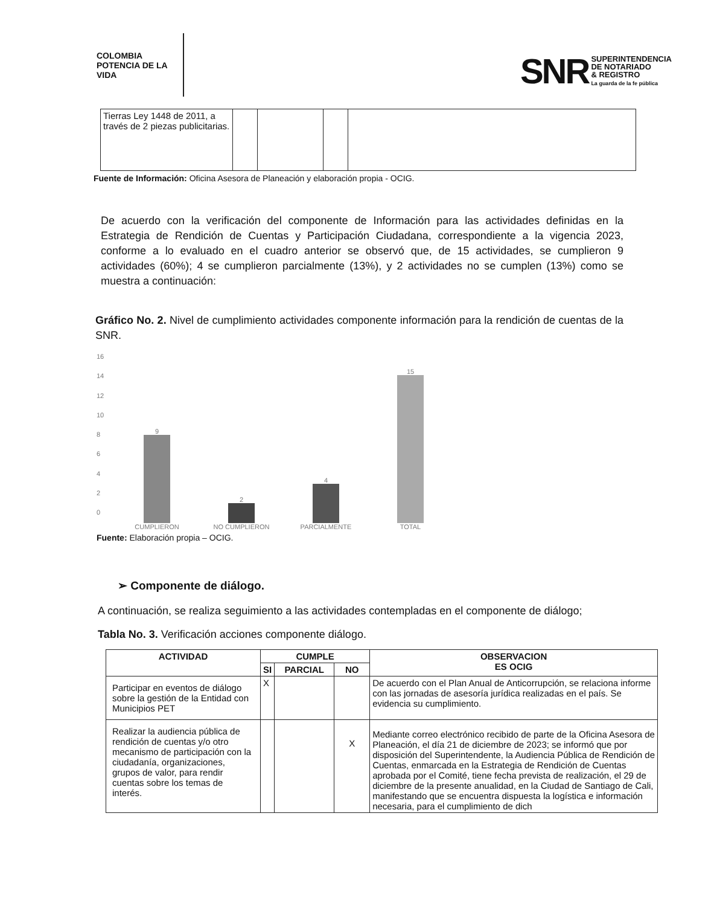COLOMBIA
POTENCIA DE LA
VIDA
SNR
SUPERINTENDENCIA
DE NOTARIADO
& REGISTRO
La guarda de la fe pública
| Tierras Ley 1448 de 2011, a través de 2 piezas publicitarias. | | | | |
Fuente de Información: Oficina Asesora de Planeación y elaboración propia - OCIG.
De acuerdo con la verificación del componente de Información para las actividades definidas en la Estrategia de Rendición de Cuentas y Participación Ciudadana, correspondiente a la vigencia 2023, conforme a lo evaluado en el cuadro anterior se observó que, de 15 actividades, se cumplieron 9 actividades (60%); 4 se cumplieron parcialmente (13%), y 2 actividades no se cumplen (13%) como se muestra a continuación:
Gráfico No. 2. Nivel de cumplimiento actividades componente información para la rendición de cuentas de la SNR.
16
14
12
10
86420
9
CUMPLIERON
2
NO CUMPLIERON
4
PARCIALMENTE
15
TOTAL
Fuente: Elaboración propia – OCIG.
➢ Componente de diálogo.
A continuación, se realiza seguimiento a las actividades contempladas en el componente de diálogo;
Tabla No. 3. Verificación acciones componente diálogo.
| ACTIVIDAD | CUMPLE | | | OBSERVACION ES OCIG |
| --- | --- | --- | --- | --- |
| | SI | PARCIAL | NO | |
| Participar en eventos de diálogo sobre la gestión de la Entidad con Municipios PET | X | | | De acuerdo con el Plan Anual de Anticorrupción, se relaciona informe con las jornadas de asesoría jurídica realizadas en el país. Se evidencia su cumplimiento. |
| Realizar la audiencia pública de rendición de cuentas y/o otro mecanismo de participación con la ciudadanía, organizaciones, grupos de valor, para rendir cuentas sobre los temas de interés. | | | X | Mediante correo electrónico recibido de parte de la Oficina Asesora de Planeación, el día 21 de diciembre de 2023; se informó que por disposición del Superintendente, la Audiencia Pública de Rendición de Cuentas, enmarcada en la Estrategia de Rendición de Cuentas aprobada por el Comité, tiene fecha prevista de realización, el 29 de diciembre de la presente anualidad, en la Ciudad de Santiago de Cali, manifestando que se encuentra dispuesta la logística e información necesaria, para el cumplimiento de dich |